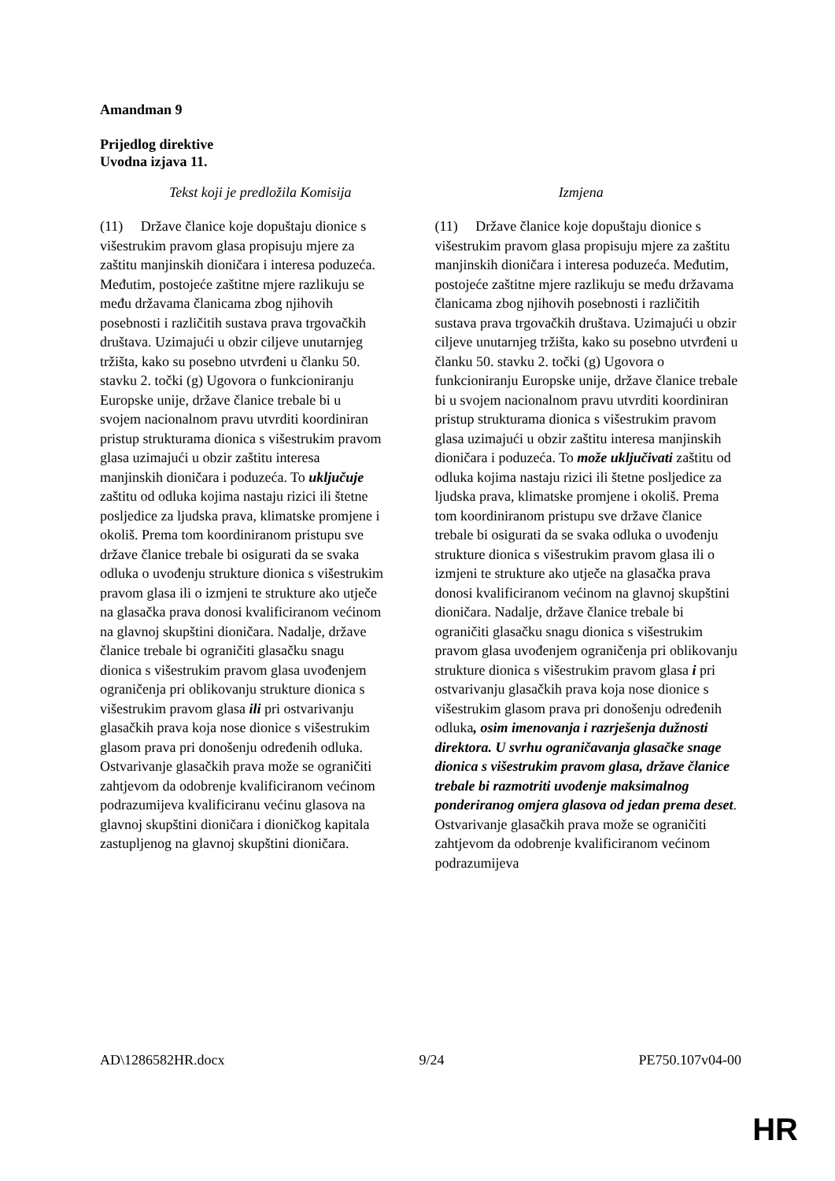Amandman 9
Prijedlog direktive
Uvodna izjava 11.
| Tekst koji je predložila Komisija | Izmjena |
| --- | --- |
| (11) Države članice koje dopuštaju dionice s višestrukim pravom glasa propisuju mjere za zaštitu manjinskih dioničara i interesa poduzeća. Međutim, postojeće zaštitne mjere razlikuju se među državama članicama zbog njihovih posebnosti i različitih sustava prava trgovačkih društava. Uzimajući u obzir ciljeve unutarnjeg tržišta, kako su posebno utvrđeni u članku 50. stavku 2. točki (g) Ugovora o funkcioniranju Europske unije, države članice trebale bi u svojem nacionalnom pravu utvrditi koordiniran pristup strukturama dionica s višestrukim pravom glasa uzimajući u obzir zaštitu interesa manjinskih dioničara i poduzeća. To uključuje zaštitu od odluka kojima nastaju rizici ili štetne posljedice za ljudska prava, klimatske promjene i okoliš. Prema tom koordiniranom pristupu sve države članice trebale bi osigurati da se svaka odluka o uvođenju strukture dionica s višestrukim pravom glasa ili o izmjeni te strukture ako utječe na glasačka prava donosi kvalificiranom većinom na glavnoj skupštini dioničara. Nadalje, države članice trebale bi ograničiti glasačku snagu dionica s višestrukim pravom glasa uvođenjem ograničenja pri oblikovanju strukture dionica s višestrukim pravom glasa ili pri ostvarivanju glasačkih prava koja nose dionice s višestrukim glasom prava pri donošenju određenih odluka. Ostvarivanje glasačkih prava može se ograničiti zahtjevom da odobrenje kvalificiranom većinom podrazumijeva kvalificiranu većinu glasova na glavnoj skupštini dioničara i dioničkog kapitala zastupljenog na glavnoj skupštini dioničara. | (11) Države članice koje dopuštaju dionice s višestrukim pravom glasa propisuju mjere za zaštitu manjinskih dioničara i interesa poduzeća. Međutim, postojeće zaštitne mjere razlikuju se među državama članicama zbog njihovih posebnosti i različitih sustava prava trgovačkih društava. Uzimajući u obzir ciljeve unutarnjeg tržišta, kako su posebno utvrđeni u članku 50. stavku 2. točki (g) Ugovora o funkcioniranju Europske unije, države članice trebale bi u svojem nacionalnom pravu utvrditi koordiniran pristup strukturama dionica s višestrukim pravom glasa uzimajući u obzir zaštitu interesa manjinskih dioničara i poduzeća. To može uključivati zaštitu od odluka kojima nastaju rizici ili štetne posljedice za ljudska prava, klimatske promjene i okoliš. Prema tom koordiniranom pristupu sve države članice trebale bi osigurati da se svaka odluka o uvođenju strukture dionica s višestrukim pravom glasa ili o izmjeni te strukture ako utječe na glasačka prava donosi kvalificiranom većinom na glavnoj skupštini dioničara. Nadalje, države članice trebale bi ograničiti glasačku snagu dionica s višestrukim pravom glasa uvođenjem ograničenja pri oblikovanju strukture dionica s višestrukim pravom glasa i pri ostvarivanju glasačkih prava koja nose dionice s višestrukim glasom prava pri donošenju određenih odluka , osim imenovanja i razrješenja dužnosti direktora. U svrhu ograničavanja glasačke snage dionica s višestrukim pravom glasa, države članice trebale bi razmotriti uvođenje maksimalnog ponderiranog omjera glasova od jedan prema deset . Ostvarivanje glasačkih prava može se ograničiti zahtjevom da odobrenje kvalificiranom većinom podrazumijeva |
AD\1286582HR.docx 9/24 PE750.107v04-00
HR